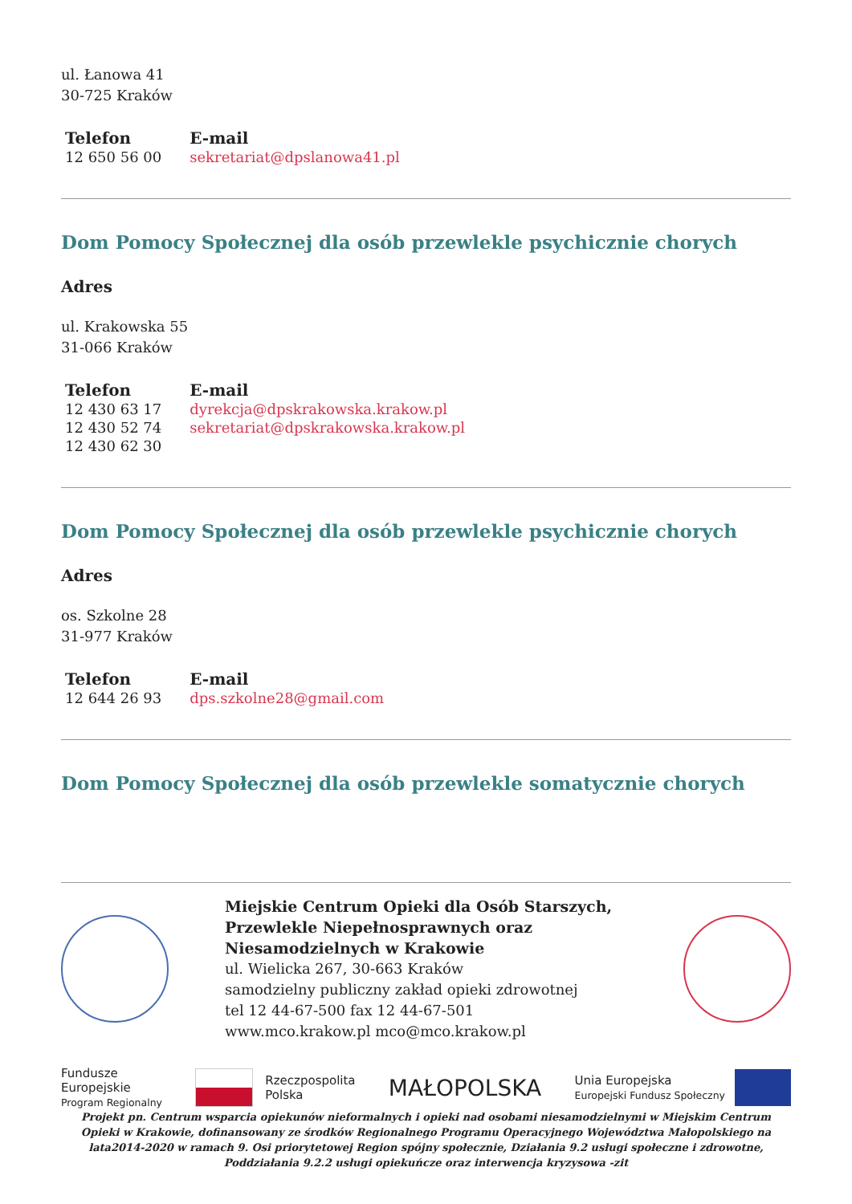ul. Łanowa 41
30-725 Kraków
| Telefon | E-mail |
| --- | --- |
| 12 650 56 00 | sekretariat@dpslanowa41.pl |
Dom Pomocy Społecznej dla osób przewlekle psychicznie chorych
Adres
ul. Krakowska 55
31-066 Kraków
| Telefon | E-mail |
| --- | --- |
| 12 430 63 17 12 430 52 74 12 430 62 30 | dyrekcja@dpskrakowska.krakow.pl sekretariat@dpskrakowska.krakow.pl |
Dom Pomocy Społecznej dla osób przewlekle psychicznie chorych
Adres
os. Szkolne 28
31-977 Kraków
| Telefon | E-mail |
| --- | --- |
| 12 644 26 93 | dps.szkolne28@gmail.com |
Dom Pomocy Społecznej dla osób przewlekle somatycznie chorych
Miejskie Centrum Opieki dla Osób Starszych, Przewlekle Niepełnosprawnych oraz Niesamodzielnych w Krakowie
ul. Wielicka 267, 30-663 Kraków
samodzielny publiczny zakład opieki zdrowotnej
tel 12 44-67-500 fax 12 44-67-501
www.mco.krakow.pl mco@mco.krakow.pl
Fundusze
Europejskie
Program Regionalny
Rzeczpospolita
Polska
MAŁOPOLSKA
Unia Europejska
Europejski Fundusz Społeczny
Projekt pn. Centrum wsparcia opiekunów nieformalnych i opieki nad osobami niesamodzielnymi w Miejskim Centrum Opieki w Krakowie, dofinansowany ze środków Regionalnego Programu Operacyjnego Województwa Małopolskiego na lata2014-2020 w ramach 9. Osi priorytetowej Region spójny społecznie, Działania 9.2 usługi społeczne i zdrowotne, Poddziałania 9.2.2 usługi opiekuńcze oraz interwencja kryzysowa -zit